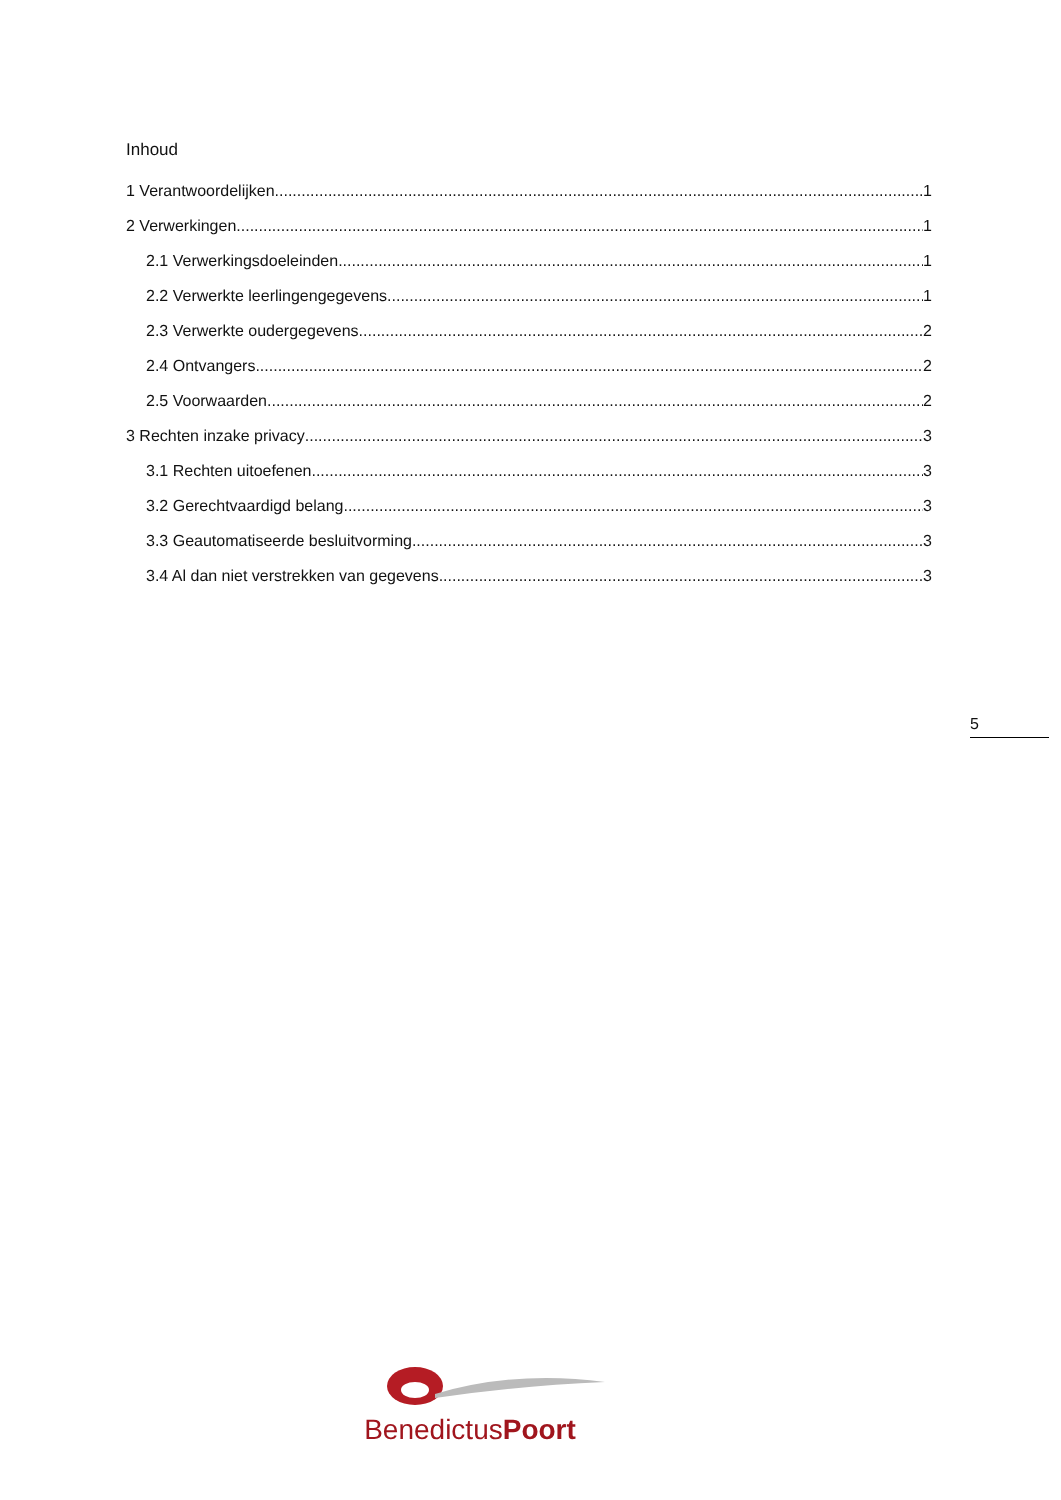Inhoud
1 Verantwoordelijken 1
2 Verwerkingen 1
2.1 Verwerkingsdoeleinden 1
2.2 Verwerkte leerlingengegevens 1
2.3 Verwerkte oudergegevens 2
2.4 Ontvangers 2
2.5 Voorwaarden 2
3 Rechten inzake privacy 3
3.1 Rechten uitoefenen 3
3.2 Gerechtvaardigd belang 3
3.3 Geautomatiseerde besluitvorming 3
3.4 Al dan niet verstrekken van gegevens 3
5
BenedictusPoort